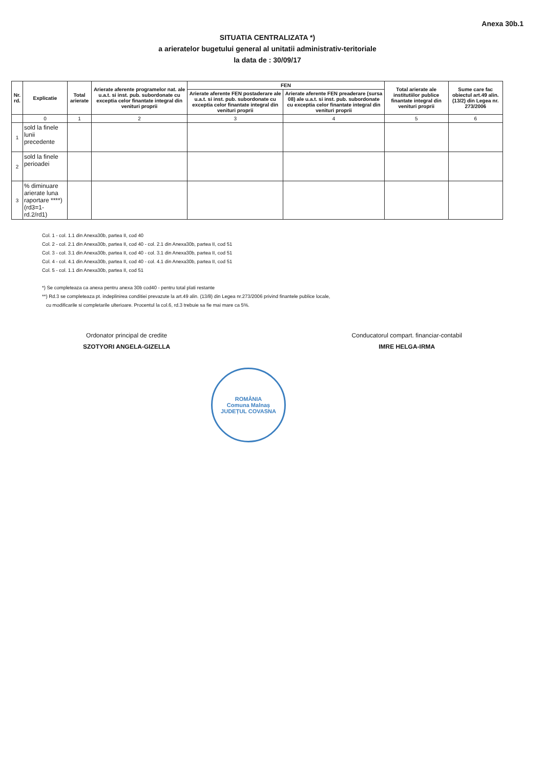Anexa 30b.1
SITUATIA CENTRALIZATA *)
a arieratelor bugetului general al unitatii administrativ-teritoriale
la data de : 30/09/17
| Nr. rd. | Explicatie | Total arierate | Arierate aferente programelor nat. ale u.a.t. si inst. pub. subordonate cu exceptia celor finantate integral din venituri proprii | FEN | | Total arierate ale institutiilor publice finantate integral din venituri proprii | Sume care fac obiectul art.49 alin. (13/2) din Legea nr. 273/2006 |
| --- | --- | --- | --- | --- | --- | --- | --- |
| | | | | Arierate aferente FEN postaderare ale u.a.t. si inst. pub. subordonate cu exceptia celor finantate integral din venituri proprii | Arierate aferente FEN preaderare (sursa 08) ale u.a.t. si inst. pub. subordonate cu exceptia celor finantate integral din venituri proprii | | |
| | 0 | 1 | 2 | 3 | 4 | 5 | 6 |
| 1 | sold la finele lunii precedente | | | | | | |
| 2 | sold la finele perioadei | | | | | | |
| 3 | % diminuare arierate luna raportare ****) (rd3=1-rd.2/rd1) | | | | | | |
Col. 1 - col. 1.1 din Anexa30b, partea II, cod 40
Col. 2 - col. 2.1 din Anexa30b, partea II, cod 40 - col. 2.1 din Anexa30b, partea II, cod 51
Col. 3 - col. 3.1 din Anexa30b, partea II, cod 40 - col. 3.1 din Anexa30b, partea II, cod 51
Col. 4 - col. 4.1 din Anexa30b, partea II, cod 40 - col. 4.1 din Anexa30b, partea II, cod 51
Col. 5 - col. 1.1 din Anexa30b, partea II, cod 51
*) Se completeaza ca anexa pentru anexa 30b cod40 - pentru total plati restante
**) Rd.3 se completeaza pt. indeplinirea conditiei prevazute la art.49 alin. (13/8) din Legea nr.273/2006 privind finantele publice locale,
cu modificarile si completarile ulterioare. Procentul la col.6, rd.3 trebuie sa fie mai mare ca 5%.
Ordonator principal de credite
SZOTYORI ANGELA-GIZELLA
Conducatorul compart. financiar-contabil
IMRE HELGA-IRMA
ROMÂNIA
Comuna Malnaș
JUDEȚUL COVASNA